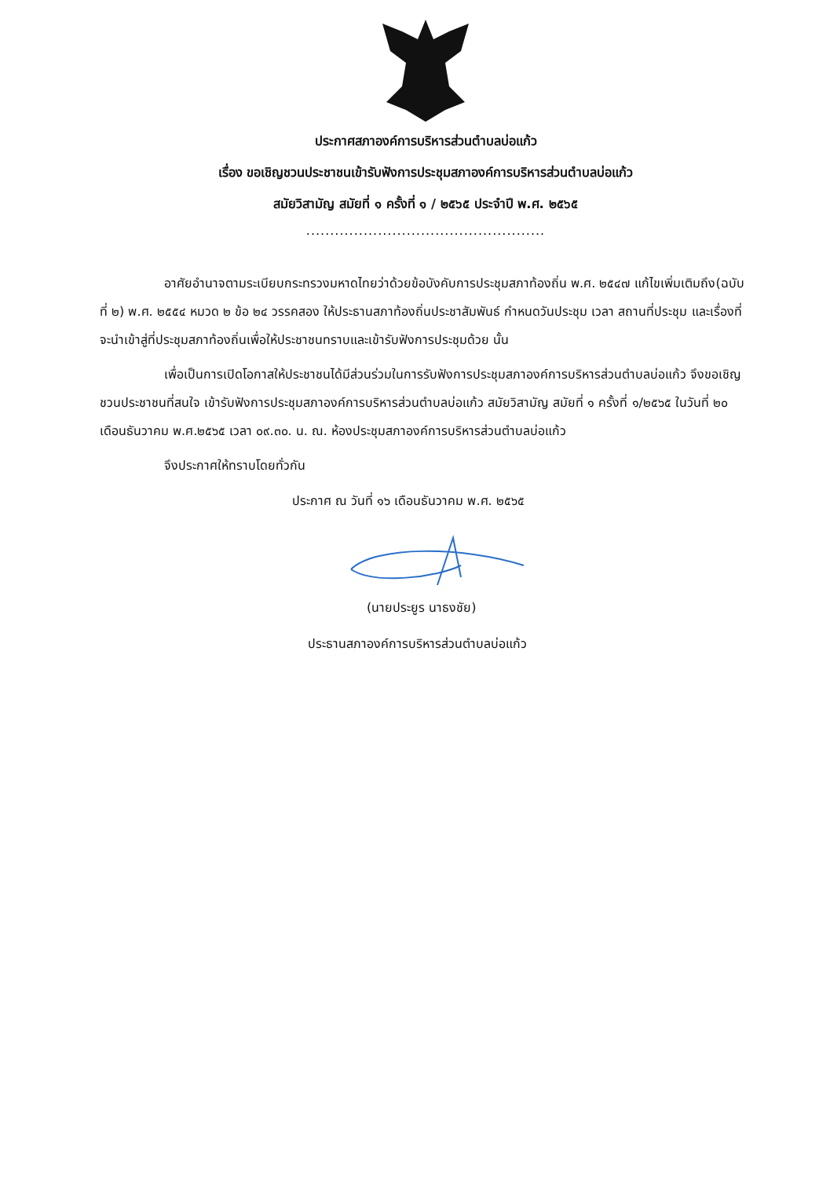ประกาศสภาองค์การบริหารส่วนตำบลบ่อแก้ว
เรื่อง ขอเชิญชวนประชาชนเข้ารับฟังการประชุมสภาองค์การบริหารส่วนตำบลบ่อแก้ว
สมัยวิสามัญ สมัยที่ ๑ ครั้งที่ ๑ / ๒๕๖๕ ประจำปี พ.ศ. ๒๕๖๕
..................................................
อาศัยอำนาจตามระเบียบกระทรวงมหาดไทยว่าด้วยข้อบังคับการประชุมสภาท้องถิ่น พ.ศ. ๒๕๔๗ แก้ไขเพิ่มเติมถึง(ฉบับที่ ๒) พ.ศ. ๒๕๕๔ หมวด ๒ ข้อ ๒๔ วรรคสอง ให้ประธานสภาท้องถิ่นประชาสัมพันธ์ กำหนดวันประชุม เวลา สถานที่ประชุม และเรื่องที่จะนำเข้าสู่ที่ประชุมสภาท้องถิ่นเพื่อให้ประชาชนทราบและเข้ารับฟังการประชุมด้วย นั้น
เพื่อเป็นการเปิดโอกาสให้ประชาชนได้มีส่วนร่วมในการรับฟังการประชุมสภาองค์การบริหารส่วนตำบลบ่อแก้ว จึงขอเชิญชวนประชาชนที่สนใจ เข้ารับฟังการประชุมสภาองค์การบริหารส่วนตำบลบ่อแก้ว สมัยวิสามัญ สมัยที่ ๑ ครั้งที่ ๑/๒๕๖๕ ในวันที่ ๒๐ เดือนธันวาคม พ.ศ.๒๕๖๕ เวลา ๐๙.๓๐. น. ณ. ห้องประชุมสภาองค์การบริหารส่วนตำบลบ่อแก้ว
จึงประกาศให้ทราบโดยทั่วกัน
ประกาศ ณ วันที่ ๑๖ เดือนธันวาคม พ.ศ. ๒๕๖๕
(นายประยูร นาธงชัย)
ประธานสภาองค์การบริหารส่วนตำบลบ่อแก้ว